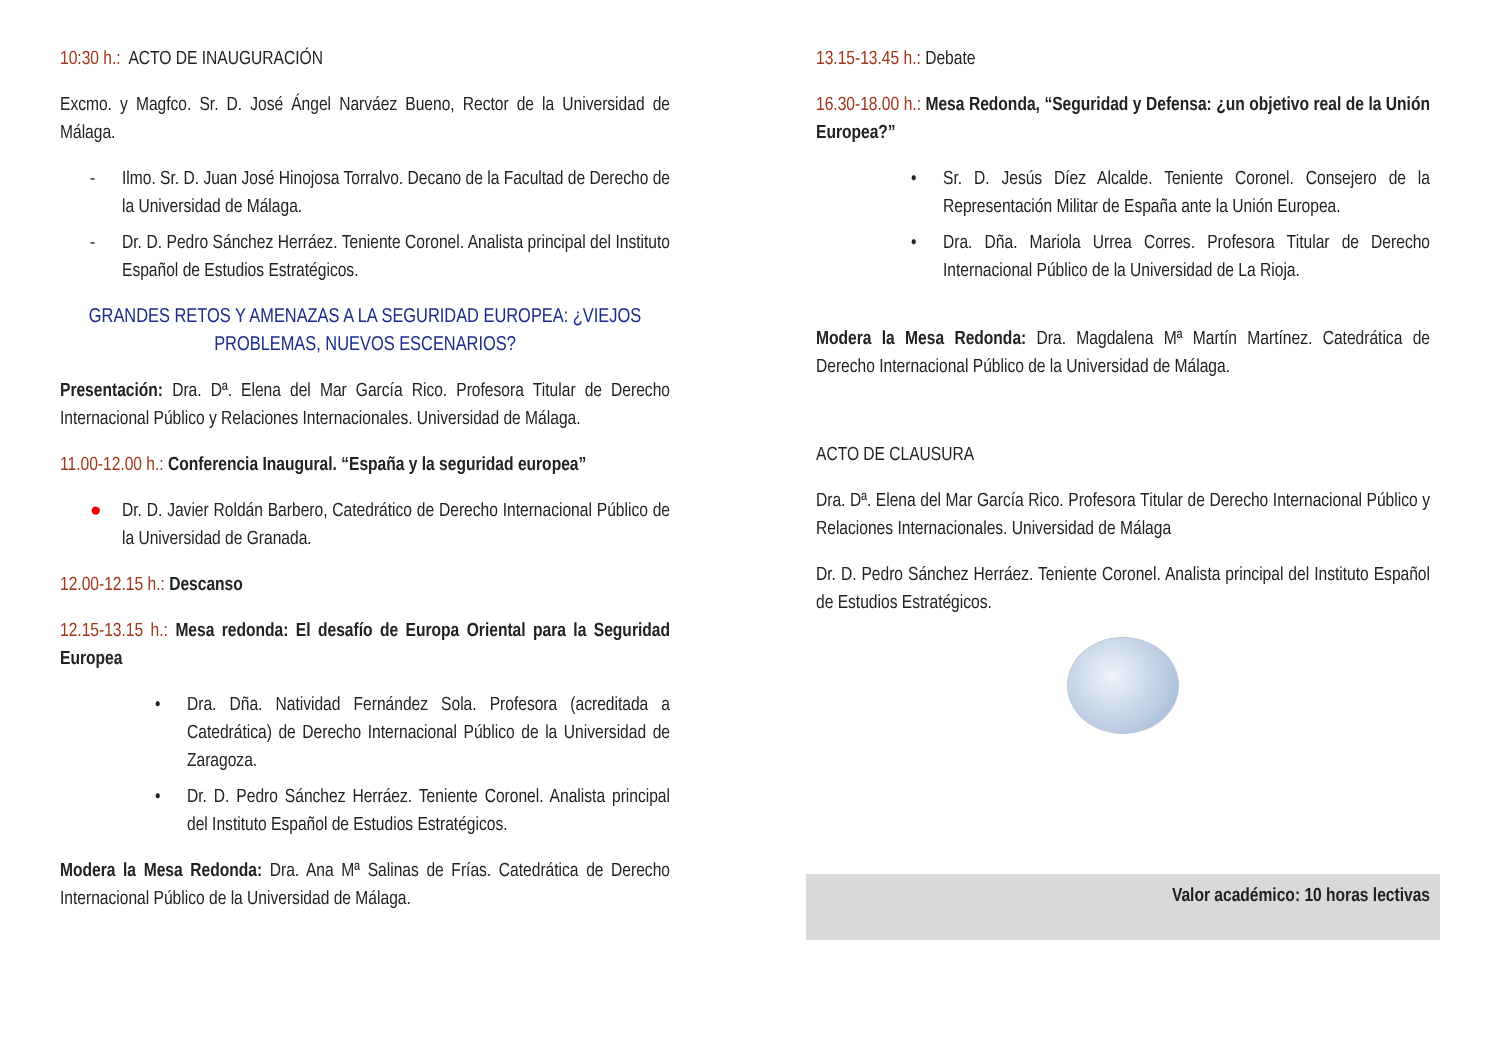10:30 h.: ACTO DE INAUGURACIÓN
Excmo. y Magfco. Sr. D. José Ángel Narváez Bueno, Rector de la Universidad de Málaga.
- Ilmo. Sr. D. Juan José Hinojosa Torralvo. Decano de la Facultad de Derecho de la Universidad de Málaga.
- Dr. D. Pedro Sánchez Herráez. Teniente Coronel. Analista principal del Instituto Español de Estudios Estratégicos.
GRANDES RETOS Y AMENAZAS A LA SEGURIDAD EUROPEA: ¿VIEJOS PROBLEMAS, NUEVOS ESCENARIOS?
Presentación: Dra. Dª. Elena del Mar García Rico. Profesora Titular de Derecho Internacional Público y Relaciones Internacionales. Universidad de Málaga.
11.00-12.00 h.: Conferencia Inaugural. “España y la seguridad europea”
● Dr. D. Javier Roldán Barbero, Catedrático de Derecho Internacional Público de la Universidad de Granada.
12.00-12.15 h.: Descanso
12.15-13.15 h.: Mesa redonda: El desafío de Europa Oriental para la Seguridad Europea
• Dra. Dña. Natividad Fernández Sola. Profesora (acreditada a Catedrática) de Derecho Internacional Público de la Universidad de Zaragoza.
• Dr. D. Pedro Sánchez Herráez. Teniente Coronel. Analista principal del Instituto Español de Estudios Estratégicos.
Modera la Mesa Redonda: Dra. Ana Mª Salinas de Frías. Catedrática de Derecho Internacional Público de la Universidad de Málaga.
13.15-13.45 h.: Debate
16.30-18.00 h.: Mesa Redonda, “Seguridad y Defensa: ¿un objetivo real de la Unión Europea?”
• Sr. D. Jesús Díez Alcalde. Teniente Coronel. Consejero de la Representación Militar de España ante la Unión Europea.
• Dra. Dña. Mariola Urrea Corres. Profesora Titular de Derecho Internacional Público de la Universidad de La Rioja.
Modera la Mesa Redonda: Dra. Magdalena Mª Martín Martínez. Catedrática de Derecho Internacional Público de la Universidad de Málaga.
ACTO DE CLAUSURA
Dra. Dª. Elena del Mar García Rico. Profesora Titular de Derecho Internacional Público y Relaciones Internacionales. Universidad de Málaga
Dr. D. Pedro Sánchez Herráez. Teniente Coronel. Analista principal del Instituto Español de Estudios Estratégicos.
Valor académico: 10 horas lectivas